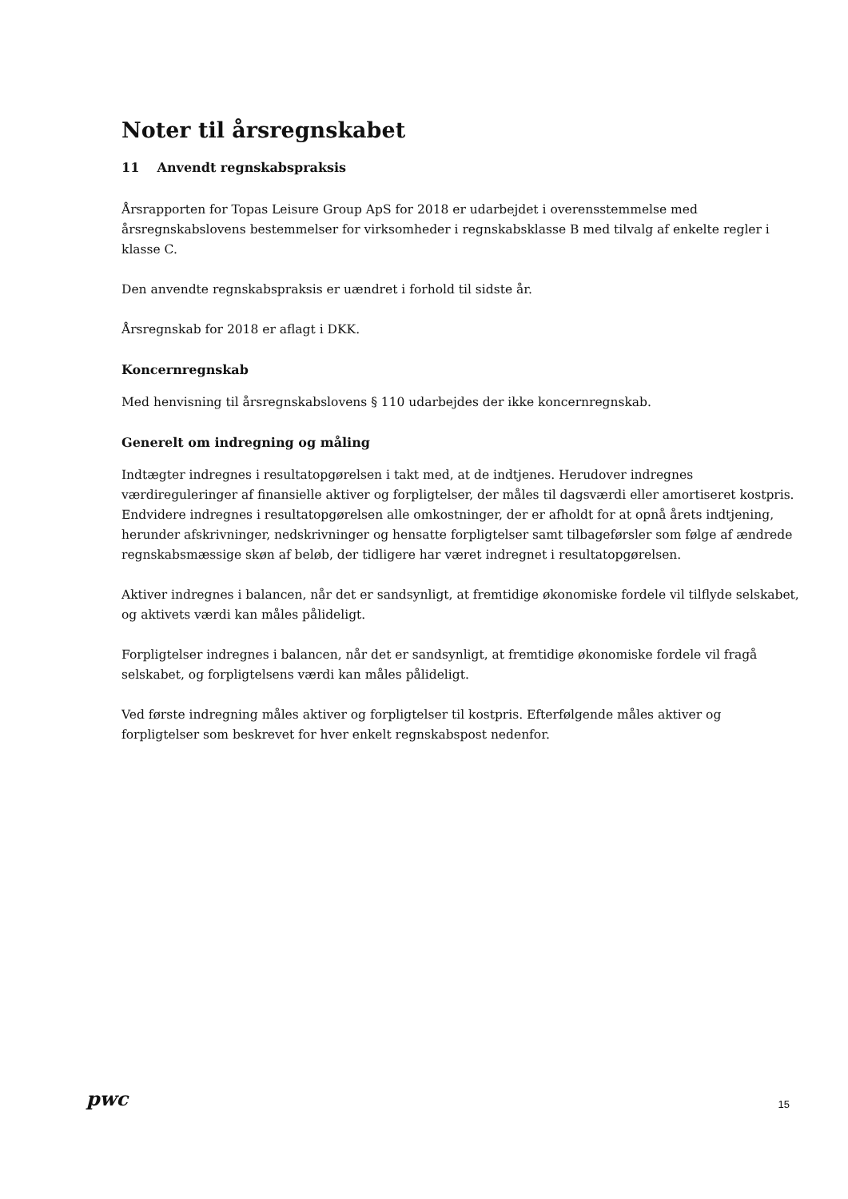Noter til årsregnskabet
11 Anvendt regnskabspraksis
Årsrapporten for Topas Leisure Group ApS for 2018 er udarbejdet i overensstemmelse med årsregnskabslovens bestemmelser for virksomheder i regnskabsklasse B med tilvalg af enkelte regler i klasse C.
Den anvendte regnskabspraksis er uændret i forhold til sidste år.
Årsregnskab for 2018 er aflagt i DKK.
Koncernregnskab
Med henvisning til årsregnskabslovens § 110 udarbejdes der ikke koncernregnskab.
Generelt om indregning og måling
Indtægter indregnes i resultatopgørelsen i takt med, at de indtjenes. Herudover indregnes værdireguleringer af finansielle aktiver og forpligtelser, der måles til dagsværdi eller amortiseret kostpris. Endvidere indregnes i resultatopgørelsen alle omkostninger, der er afholdt for at opnå årets indtjening, herunder afskrivninger, nedskrivninger og hensatte forpligtelser samt tilbageførsler som følge af ændrede regnskabsmæssige skøn af beløb, der tidligere har været indregnet i resultatopgørelsen.
Aktiver indregnes i balancen, når det er sandsynligt, at fremtidige økonomiske fordele vil tilflyde selskabet, og aktivets værdi kan måles pålideligt.
Forpligtelser indregnes i balancen, når det er sandsynligt, at fremtidige økonomiske fordele vil fragå selskabet, og forpligtelsens værdi kan måles pålideligt.
Ved første indregning måles aktiver og forpligtelser til kostpris. Efterfølgende måles aktiver og forpligtelser som beskrevet for hver enkelt regnskabspost nedenfor.
pwc
15